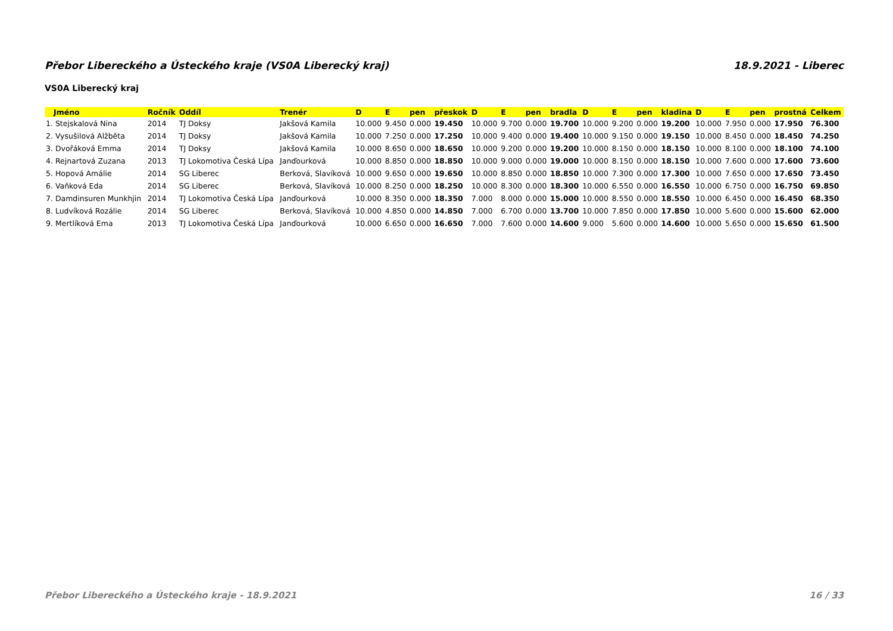Přebor Libereckého a Ústeckého kraje (VS0A Liberecký kraj) 18.9.2021 - Liberec
VS0A Liberecký kraj
| Jméno | Ročník | Oddíl | Trenér | D | E | pen | přeskok | D | E | pen | bradla | D | E | pen | kladina | D | E | pen | prostná | Celkem |
| --- | --- | --- | --- | --- | --- | --- | --- | --- | --- | --- | --- | --- | --- | --- | --- | --- | --- | --- | --- | --- |
| 1. Stejskalová Nina | 2014 | TJ Doksy | Jakšová Kamila | 10.000 | 9.450 | 0.000 | 19.450 | 10.000 | 9.700 | 0.000 | 19.700 | 10.000 | 9.200 | 0.000 | 19.200 | 10.000 | 7.950 | 0.000 | 17.950 | 76.300 |
| 2. Vysušilová Alžběta | 2014 | TJ Doksy | Jakšová Kamila | 10.000 | 7.250 | 0.000 | 17.250 | 10.000 | 9.400 | 0.000 | 19.400 | 10.000 | 9.150 | 0.000 | 19.150 | 10.000 | 8.450 | 0.000 | 18.450 | 74.250 |
| 3. Dvořáková Emma | 2014 | TJ Doksy | Jakšová Kamila | 10.000 | 8.650 | 0.000 | 18.650 | 10.000 | 9.200 | 0.000 | 19.200 | 10.000 | 8.150 | 0.000 | 18.150 | 10.000 | 8.100 | 0.000 | 18.100 | 74.100 |
| 4. Rejnartová Zuzana | 2013 | TJ Lokomotiva Česká Lípa | Janďourková | 10.000 | 8.850 | 0.000 | 18.850 | 10.000 | 9.000 | 0.000 | 19.000 | 10.000 | 8.150 | 0.000 | 18.150 | 10.000 | 7.600 | 0.000 | 17.600 | 73.600 |
| 5. Hopová Amálie | 2014 | SG Liberec | Berková, Slavíková | 10.000 | 9.650 | 0.000 | 19.650 | 10.000 | 8.850 | 0.000 | 18.850 | 10.000 | 7.300 | 0.000 | 17.300 | 10.000 | 7.650 | 0.000 | 17.650 | 73.450 |
| 6. Vaňková Eda | 2014 | SG Liberec | Berková, Slavíková | 10.000 | 8.250 | 0.000 | 18.250 | 10.000 | 8.300 | 0.000 | 18.300 | 10.000 | 6.550 | 0.000 | 16.550 | 10.000 | 6.750 | 0.000 | 16.750 | 69.850 |
| 7. Damdinsuren Munkhjin | 2014 | TJ Lokomotiva Česká Lípa | Janďourková | 10.000 | 8.350 | 0.000 | 18.350 | 7.000 | 8.000 | 0.000 | 15.000 | 10.000 | 8.550 | 0.000 | 18.550 | 10.000 | 6.450 | 0.000 | 16.450 | 68.350 |
| 8. Ludvíková Rozálie | 2014 | SG Liberec | Berková, Slavíková | 10.000 | 4.850 | 0.000 | 14.850 | 7.000 | 6.700 | 0.000 | 13.700 | 10.000 | 7.850 | 0.000 | 17.850 | 10.000 | 5.600 | 0.000 | 15.600 | 62.000 |
| 9. Mertlíková Ema | 2013 | TJ Lokomotiva Česká Lípa | Janďourková | 10.000 | 6.650 | 0.000 | 16.650 | 7.000 | 7.600 | 0.000 | 14.600 | 9.000 | 5.600 | 0.000 | 14.600 | 10.000 | 5.650 | 0.000 | 15.650 | 61.500 |
Přebor Libereckého a Ústeckého kraje - 18.9.2021 16 / 33